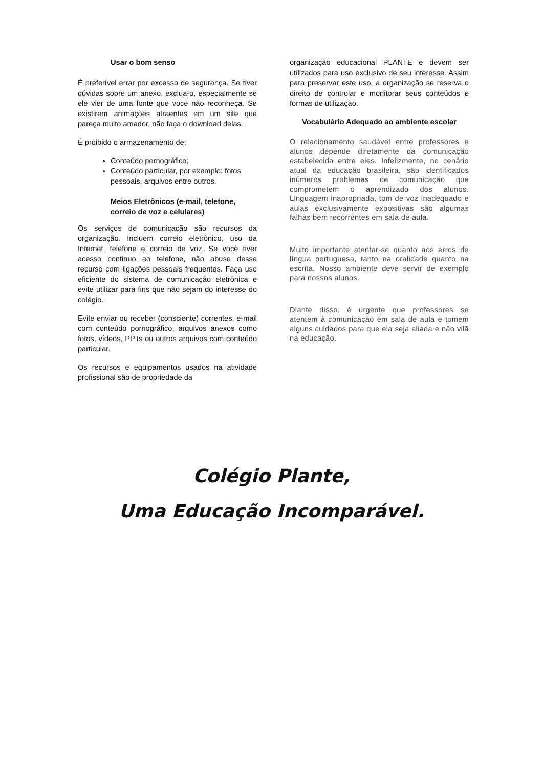Usar o bom senso
É preferível errar por excesso de segurança. Se tiver dúvidas sobre um anexo, exclua-o, especialmente se ele vier de uma fonte que você não reconheça. Se existirem animações atraentes em um site que pareça muito amador, não faça o download delas.
É proibido o armazenamento de:
Conteúdo pornográfico;
Conteúdo particular, por exemplo: fotos pessoais, arquivos entre outros.
Meios Eletrônicos (e-mail, telefone, correio de voz e celulares)
Os serviços de comunicação são recursos da organização. Incluem correio eletrônico, uso da Internet, telefone e correio de voz. Se você tiver acesso continuo ao telefone, não abuse desse recurso com ligações pessoais frequentes. Faça uso eficiente do sistema de comunicação eletrônica e evite utilizar para fins que não sejam do interesse do colégio.
Evite enviar ou receber (consciente) correntes, e-mail com conteúdo pornográfico, arquivos anexos como fotos, vídeos, PPTs ou outros arquivos com conteúdo particular.
Os recursos e equipamentos usados na atividade profissional são de propriedade da
organização educacional PLANTE e devem ser utilizados para uso exclusivo de seu interesse. Assim para preservar este uso, a organização se reserva o direito de controlar e monitorar seus conteúdos e formas de utilização.
Vocabulário Adequado ao ambiente escolar
O relacionamento saudável entre professores e alunos depende diretamente da comunicação estabelecida entre eles. Infelizmente, no cenário atual da educação brasileira, são identificados inúmeros problemas de comunicação que comprometem o aprendizado dos alunos. Linguagem inapropriada, tom de voz inadequado e aulas exclusivamente expositivas são algumas falhas bem recorrentes em sala de aula.
Muito importante atentar-se quanto aos erros de língua portuguesa, tanto na oralidade quanto na escrita. Nosso ambiente deve servir de exemplo para nossos alunos.
Diante disso, é urgente que professores se atentem à comunicação em sala de aula e tomem alguns cuidados para que ela seja aliada e não vilã na educação.
Colégio Plante,
Uma Educação Incomparável.